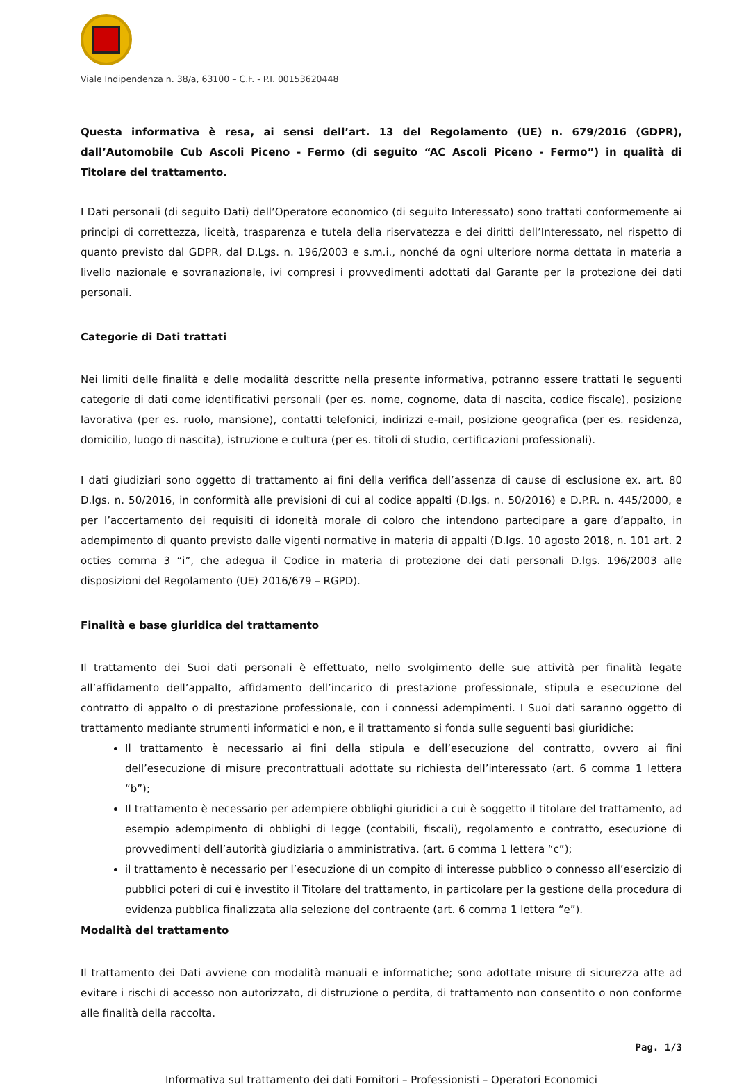Viale Indipendenza n. 38/a, 63100 – C.F. - P.I. 00153620448
Questa informativa è resa, ai sensi dell’art. 13 del Regolamento (UE) n. 679/2016 (GDPR), dall’Automobile Cub Ascoli Piceno - Fermo (di seguito “AC Ascoli Piceno - Fermo”) in qualità di Titolare del trattamento.
I Dati personali (di seguito Dati) dell’Operatore economico (di seguito Interessato) sono trattati conformemente ai principi di correttezza, liceità, trasparenza e tutela della riservatezza e dei diritti dell’Interessato, nel rispetto di quanto previsto dal GDPR, dal D.Lgs. n. 196/2003 e s.m.i., nonché da ogni ulteriore norma dettata in materia a livello nazionale e sovranazionale, ivi compresi i provvedimenti adottati dal Garante per la protezione dei dati personali.
Categorie di Dati trattati
Nei limiti delle finalità e delle modalità descritte nella presente informativa, potranno essere trattati le seguenti categorie di dati come identificativi personali (per es. nome, cognome, data di nascita, codice fiscale), posizione lavorativa (per es. ruolo, mansione), contatti telefonici, indirizzi e-mail, posizione geografica (per es. residenza, domicilio, luogo di nascita), istruzione e cultura (per es. titoli di studio, certificazioni professionali).
I dati giudiziari sono oggetto di trattamento ai fini della verifica dell’assenza di cause di esclusione ex. art. 80 D.lgs. n. 50/2016, in conformità alle previsioni di cui al codice appalti (D.lgs. n. 50/2016) e D.P.R. n. 445/2000, e per l’accertamento dei requisiti di idoneità morale di coloro che intendono partecipare a gare d’appalto, in adempimento di quanto previsto dalle vigenti normative in materia di appalti (D.lgs. 10 agosto 2018, n. 101 art. 2 octies comma 3 “i”, che adegua il Codice in materia di protezione dei dati personali D.lgs. 196/2003 alle disposizioni del Regolamento (UE) 2016/679 – RGPD).
Finalità e base giuridica del trattamento
Il trattamento dei Suoi dati personali è effettuato, nello svolgimento delle sue attività per finalità legate all’affidamento dell’appalto, affidamento dell’incarico di prestazione professionale, stipula e esecuzione del contratto di appalto o di prestazione professionale, con i connessi adempimenti. I Suoi dati saranno oggetto di trattamento mediante strumenti informatici e non, e il trattamento si fonda sulle seguenti basi giuridiche:
Il trattamento è necessario ai fini della stipula e dell’esecuzione del contratto, ovvero ai fini dell’esecuzione di misure precontrattuali adottate su richiesta dell’interessato (art. 6 comma 1 lettera “b”);
Il trattamento è necessario per adempiere obblighi giuridici a cui è soggetto il titolare del trattamento, ad esempio adempimento di obblighi di legge (contabili, fiscali), regolamento e contratto, esecuzione di provvedimenti dell’autorità giudiziaria o amministrativa. (art. 6 comma 1 lettera “c”);
il trattamento è necessario per l’esecuzione di un compito di interesse pubblico o connesso all’esercizio di pubblici poteri di cui è investito il Titolare del trattamento, in particolare per la gestione della procedura di evidenza pubblica finalizzata alla selezione del contraente (art. 6 comma 1 lettera “e”).
Modalità del trattamento
Il trattamento dei Dati avviene con modalità manuali e informatiche; sono adottate misure di sicurezza atte ad evitare i rischi di accesso non autorizzato, di distruzione o perdita, di trattamento non consentito o non conforme alle finalità della raccolta.
Pag. 1/3
Informativa sul trattamento dei dati Fornitori – Professionisti – Operatori Economici